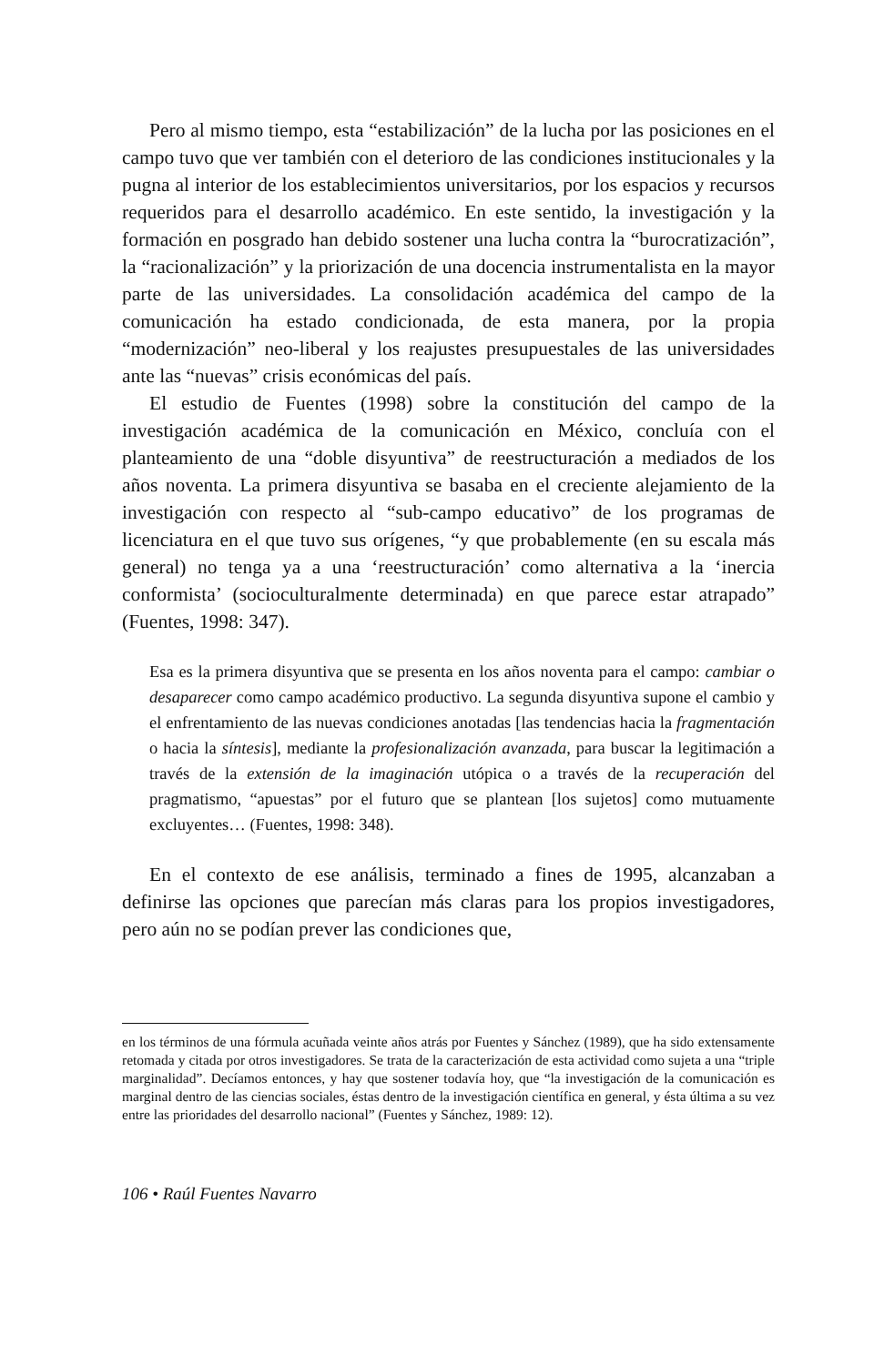Pero al mismo tiempo, esta “estabilización” de la lucha por las posiciones en el campo tuvo que ver también con el deterioro de las condiciones institucionales y la pugna al interior de los establecimientos universitarios, por los espacios y recursos requeridos para el desarrollo académico. En este sentido, la investigación y la formación en posgrado han debido sostener una lucha contra la “burocratización”, la “racionalización” y la priorización de una docencia instrumentalista en la mayor parte de las universidades. La consolidación académica del campo de la comunicación ha estado condicionada, de esta manera, por la propia “modernización” neo-liberal y los reajustes presupuestales de las universidades ante las “nuevas” crisis económicas del país.
El estudio de Fuentes (1998) sobre la constitución del campo de la investigación académica de la comunicación en México, concluía con el planteamiento de una “doble disyuntiva” de reestructuración a mediados de los años noventa. La primera disyuntiva se basaba en el creciente alejamiento de la investigación con respecto al “sub-campo educativo” de los programas de licenciatura en el que tuvo sus orígenes, “y que probablemente (en su escala más general) no tenga ya a una ‘reestructuración’ como alternativa a la ‘inercia conformista’ (socioculturalmente determinada) en que parece estar atrapado” (Fuentes, 1998: 347).
Esa es la primera disyuntiva que se presenta en los años noventa para el campo: cambiar o desaparecer como campo académico productivo. La segunda disyuntiva supone el cambio y el enfrentamiento de las nuevas condiciones anotadas [las tendencias hacia la fragmentación o hacia la síntesis], mediante la profesionalización avanzada, para buscar la legitimación a través de la extensión de la imaginación utópica o a través de la recuperación del pragmatismo, “apuestas” por el futuro que se plantean [los sujetos] como mutuamente excluyentes… (Fuentes, 1998: 348).
En el contexto de ese análisis, terminado a fines de 1995, alcanzaban a definirse las opciones que parecían más claras para los propios investigadores, pero aún no se podían prever las condiciones que,
en los términos de una fórmula acuñada veinte años atrás por Fuentes y Sánchez (1989), que ha sido extensamente retomada y citada por otros investigadores. Se trata de la caracterización de esta actividad como sujeta a una “triple marginalidad”. Decíamos entonces, y hay que sostener todavía hoy, que “la investigación de la comunicación es marginal dentro de las ciencias sociales, éstas dentro de la investigación científica en general, y ésta última a su vez entre las prioridades del desarrollo nacional” (Fuentes y Sánchez, 1989: 12).
106 • Raúl Fuentes Navarro